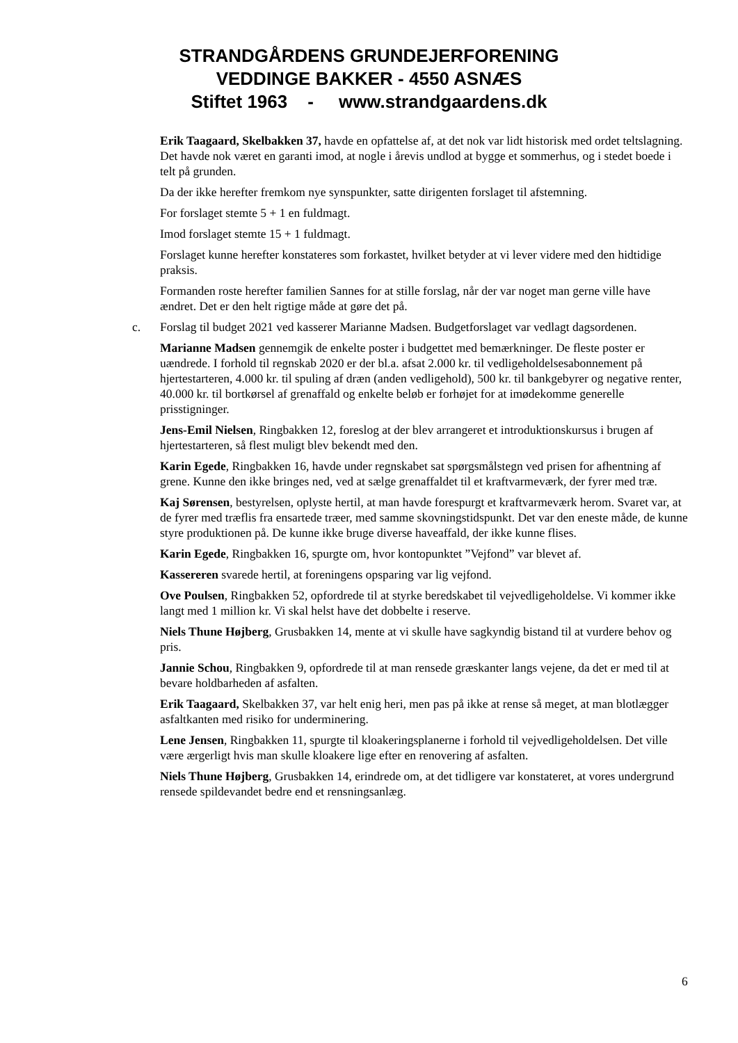STRANDGÅRDENS GRUNDEJERFORENING
VEDDINGE BAKKER - 4550 ASNÆS
Stiftet 1963 - www.strandgaardens.dk
Erik Taagaard, Skelbakken 37, havde en opfattelse af, at det nok var lidt historisk med ordet teltslagning. Det havde nok været en garanti imod, at nogle i årevis undlod at bygge et sommerhus, og i stedet boede i telt på grunden.
Da der ikke herefter fremkom nye synspunkter, satte dirigenten forslaget til afstemning.
For forslaget stemte 5 + 1 en fuldmagt.
Imod forslaget stemte 15 + 1 fuldmagt.
Forslaget kunne herefter konstateres som forkastet, hvilket betyder at vi lever videre med den hidtidige praksis.
Formanden roste herefter familien Sannes for at stille forslag, når der var noget man gerne ville have ændret. Det er den helt rigtige måde at gøre det på.
c. Forslag til budget 2021 ved kasserer Marianne Madsen. Budgetforslaget var vedlagt dagsordenen.
Marianne Madsen gennemgik de enkelte poster i budgettet med bemærkninger. De fleste poster er uændrede. I forhold til regnskab 2020 er der bl.a. afsat 2.000 kr. til vedligeholdelsesabonnement på hjertestarteren, 4.000 kr. til spuling af dræn (anden vedligehold), 500 kr. til bankgebyrer og negative renter, 40.000 kr. til bortkørsel af grenaffald og enkelte beløb er forhøjet for at imødekomme generelle prisstigninger.
Jens-Emil Nielsen, Ringbakken 12, foreslog at der blev arrangeret et introduktionskursus i brugen af hjertestarteren, så flest muligt blev bekendt med den.
Karin Egede, Ringbakken 16, havde under regnskabet sat spørgsmålstegn ved prisen for afhentning af grene. Kunne den ikke bringes ned, ved at sælge grenaffaldet til et kraftvarmeværk, der fyrer med træ.
Kaj Sørensen, bestyrelsen, oplyste hertil, at man havde forespurgt et kraftvarmeværk herom. Svaret var, at de fyrer med træflis fra ensartede træer, med samme skovningstidspunkt. Det var den eneste måde, de kunne styre produktionen på. De kunne ikke bruge diverse haveaffald, der ikke kunne flises.
Karin Egede, Ringbakken 16, spurgte om, hvor kontopunktet ”Vejfond” var blevet af.
Kassereren svarede hertil, at foreningens opsparing var lig vejfond.
Ove Poulsen, Ringbakken 52, opfordrede til at styrke beredskabet til vejvedligeholdelse. Vi kommer ikke langt med 1 million kr. Vi skal helst have det dobbelte i reserve.
Niels Thune Højberg, Grusbakken 14, mente at vi skulle have sagkyndig bistand til at vurdere behov og pris.
Jannie Schou, Ringbakken 9, opfordrede til at man rensede græskanter langs vejene, da det er med til at bevare holdbarheden af asfalten.
Erik Taagaard, Skelbakken 37, var helt enig heri, men pas på ikke at rense så meget, at man blotlægger asfaltkanten med risiko for underminering.
Lene Jensen, Ringbakken 11, spurgte til kloakeringsplanerne i forhold til vejvedligeholdelsen. Det ville være ærgerligt hvis man skulle kloakere lige efter en renovering af asfalten.
Niels Thune Højberg, Grusbakken 14, erindrede om, at det tidligere var konstateret, at vores undergrund rensede spildevandet bedre end et rensningsanlæg.
6